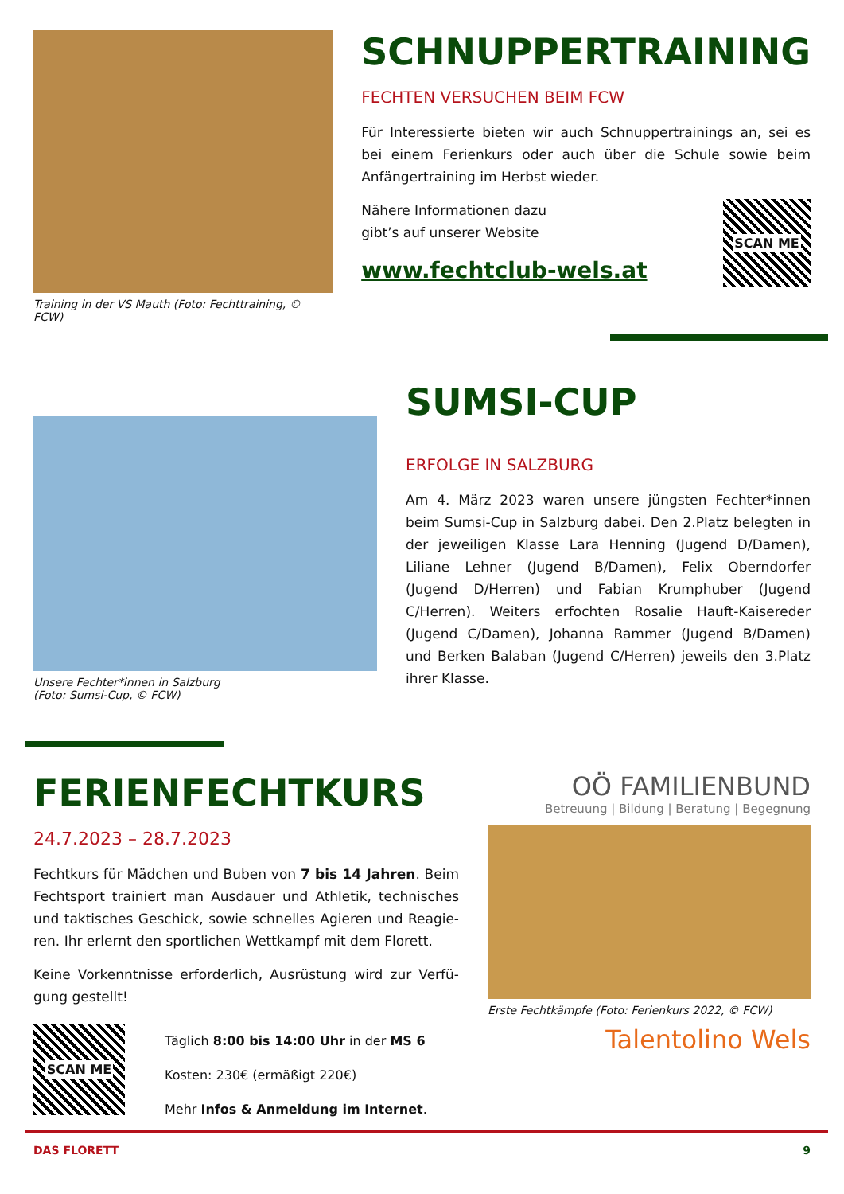Training in der VS Mauth (Foto: Fechttraining, © FCW)
SCHNUPPERTRAINING
FECHTEN VERSUCHEN BEIM FCW
Für Interessierte bieten wir auch Schnuppertrainings an, sei es bei einem Ferienkurs oder auch über die Schule sowie beim Anfängertraining im Herbst wieder.
Nähere Informationen dazu
gibt’s auf unserer Website
www.fechtclub-wels.at
SCAN ME
Unsere Fechter*innen in Salzburg
(Foto: Sumsi-Cup, © FCW)
SUMSI-CUP
ERFOLGE IN SALZBURG
Am 4. März 2023 waren unsere jüngsten Fechter*innen beim Sumsi-Cup in Salzburg dabei. Den 2.Platz beleg­ten in der jeweiligen Klasse Lara Henning (Jugend D/Damen), Liliane Lehner (Jugend B/Damen), Felix Oberndorfer (Jugend D/Herren) und Fabian Krumphu­ber (Jugend C/Herren). Weiters erfochten Rosalie Hauft-Kaisereder (Jugend C/Damen), Johanna Ram­mer (Jugend B/Damen) und Berken Balaban (Jugend C/Herren) jeweils den 3.Platz ihrer Klasse.
FERIENFECHTKURS
24.7.2023 – 28.7.2023
Fechtkurs für Mädchen und Buben von 7 bis 14 Jahren. Beim Fechtsport trainiert man Ausdauer und Athletik, technisches und taktisches Geschick, sowie schnelles Agieren und Reagie­ren. Ihr erlernt den sportlichen Wettkampf mit dem Florett.
Keine Vorkenntnisse erforderlich, Ausrüstung wird zur Verfü­gung gestellt!
SCAN ME
Täglich 8:00 bis 14:00 Uhr in der MS 6
Kosten: 230€ (ermäßigt 220€)
Mehr Infos & Anmeldung im Internet.
OÖ FAMILIENBUND
Betreuung | Bildung | Beratung | Begegnung
Erste Fechtkämpfe (Foto: Ferienkurs 2022, © FCW)
Talentolino Wels
DAS FLORETT 9